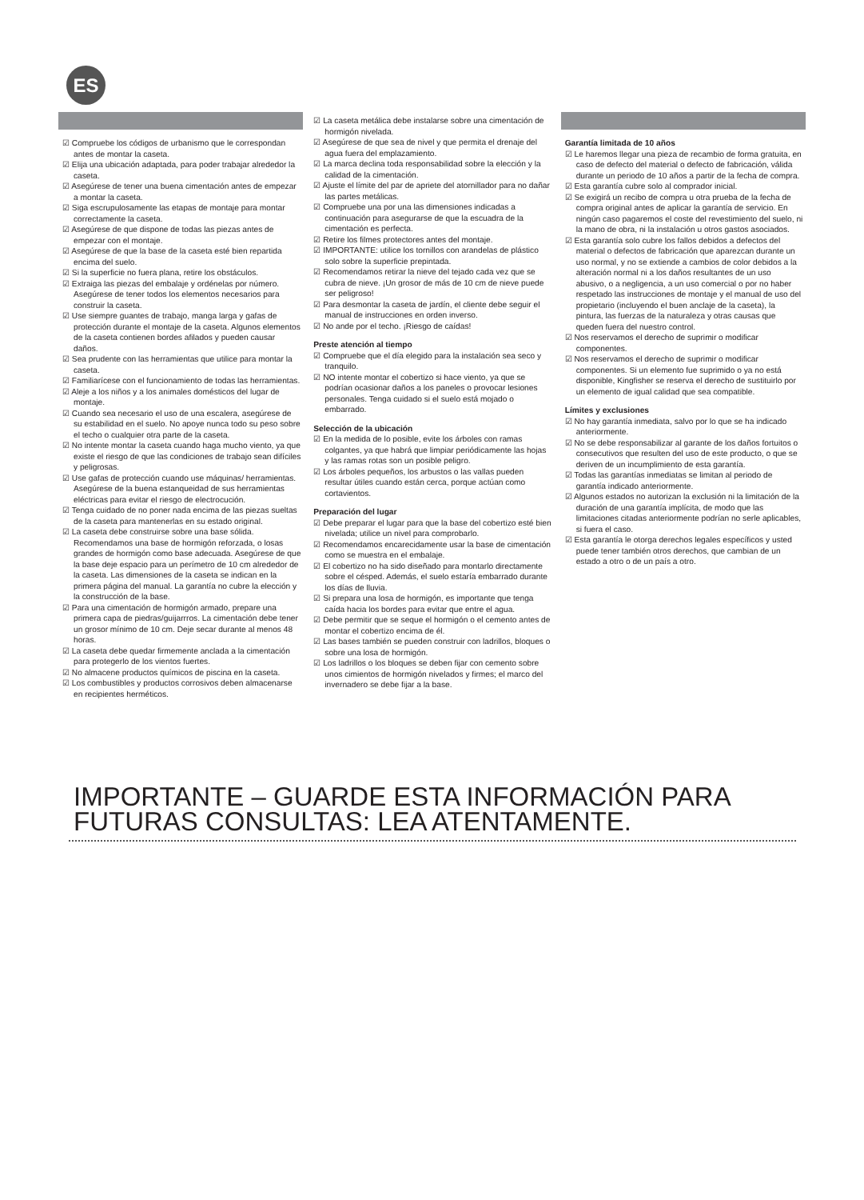ES
☑ Compruebe los códigos de urbanismo que le correspondan antes de montar la caseta.
☑ Elija una ubicación adaptada, para poder trabajar alrededor la caseta.
☑ Asegúrese de tener una buena cimentación antes de empezar a montar la caseta.
☑ Siga escrupulosamente las etapas de montaje para montar correctamente la caseta.
☑ Asegúrese de que dispone de todas las piezas antes de empezar con el montaje.
☑ Asegúrese de que la base de la caseta esté bien repartida encima del suelo.
☑ Si la superficie no fuera plana, retire los obstáculos.
☑ Extraiga las piezas del embalaje y ordénelas por número. Asegúrese de tener todos los elementos necesarios para construir la caseta.
☑ Use siempre guantes de trabajo, manga larga y gafas de protección durante el montaje de la caseta. Algunos elementos de la caseta contienen bordes afilados y pueden causar daños.
☑ Sea prudente con las herramientas que utilice para montar la caseta.
☑ Familiarícese con el funcionamiento de todas las herramientas.
☑ Aleje a los niños y a los animales domésticos del lugar de montaje.
☑ Cuando sea necesario el uso de una escalera, asegúrese de su estabilidad en el suelo. No apoye nunca todo su peso sobre el techo o cualquier otra parte de la caseta.
☑ No intente montar la caseta cuando haga mucho viento, ya que existe el riesgo de que las condiciones de trabajo sean difíciles y peligrosas.
☑ Use gafas de protección cuando use máquinas/ herramientas. Asegúrese de la buena estanqueidad de sus herramientas eléctricas para evitar el riesgo de electrocución.
☑ Tenga cuidado de no poner nada encima de las piezas sueltas de la caseta para mantenerlas en su estado original.
☑ La caseta debe construirse sobre una base sólida. Recomendamos una base de hormigón reforzada, o losas grandes de hormigón como base adecuada. Asegúrese de que la base deje espacio para un perímetro de 10 cm alrededor de la caseta. Las dimensiones de la caseta se indican en la primera página del manual. La garantía no cubre la elección y la construcción de la base.
☑ Para una cimentación de hormigón armado, prepare una primera capa de piedras/guijarrros. La cimentación debe tener un grosor mínimo de 10 cm. Deje secar durante al menos 48 horas.
☑ La caseta debe quedar firmemente anclada a la cimentación para protegerlo de los vientos fuertes.
☑ No almacene productos químicos de piscina en la caseta.
☑ Los combustibles y productos corrosivos deben almacenarse en recipientes herméticos.
☑ La caseta metálica debe instalarse sobre una cimentación de hormigón nivelada.
☑ Asegúrese de que sea de nivel y que permita el drenaje del agua fuera del emplazamiento.
☑ La marca declina toda responsabilidad sobre la elección y la calidad de la cimentación.
☑ Ajuste el límite del par de apriete del atornillador para no dañar las partes metálicas.
☑ Compruebe una por una las dimensiones indicadas a continuación para asegurarse de que la escuadra de la cimentación es perfecta.
☑ Retire los filmes protectores antes del montaje.
☑ IMPORTANTE: utilice los tornillos con arandelas de plástico solo sobre la superficie prepintada.
☑ Recomendamos retirar la nieve del tejado cada vez que se cubra de nieve. ¡Un grosor de más de 10 cm de nieve puede ser peligroso!
☑ Para desmontar la caseta de jardín, el cliente debe seguir el manual de instrucciones en orden inverso.
☑ No ande por el techo. ¡Riesgo de caídas!
Preste atención al tiempo
☑ Compruebe que el día elegido para la instalación sea seco y tranquilo.
☑ NO intente montar el cobertizo si hace viento, ya que se podrían ocasionar daños a los paneles o provocar lesiones personales. Tenga cuidado si el suelo está mojado o embarrado.
Selección de la ubicación
☑ En la medida de lo posible, evite los árboles con ramas colgantes, ya que habrá que limpiar periódicamente las hojas y las ramas rotas son un posible peligro.
☑ Los árboles pequeños, los arbustos o las vallas pueden resultar útiles cuando están cerca, porque actúan como cortavientos.
Preparación del lugar
☑ Debe preparar el lugar para que la base del cobertizo esté bien nivelada; utilice un nivel para comprobarlo.
☑ Recomendamos encarecidamente usar la base de cimentación como se muestra en el embalaje.
☑ El cobertizo no ha sido diseñado para montarlo directamente sobre el césped. Además, el suelo estaría embarrado durante los días de lluvia.
☑ Si prepara una losa de hormigón, es importante que tenga caída hacia los bordes para evitar que entre el agua.
☑ Debe permitir que se seque el hormigón o el cemento antes de montar el cobertizo encima de él.
☑ Las bases también se pueden construir con ladrillos, bloques o sobre una losa de hormigón.
☑ Los ladrillos o los bloques se deben fijar con cemento sobre unos cimientos de hormigón nivelados y firmes; el marco del invernadero se debe fijar a la base.
Garantía limitada de 10 años
☑ Le haremos llegar una pieza de recambio de forma gratuita, en caso de defecto del material o defecto de fabricación, válida durante un periodo de 10 años a partir de la fecha de compra.
☑ Esta garantía cubre solo al comprador inicial.
☑ Se exigirá un recibo de compra u otra prueba de la fecha de compra original antes de aplicar la garantía de servicio. En ningún caso pagaremos el coste del revestimiento del suelo, ni la mano de obra, ni la instalación u otros gastos asociados.
☑ Esta garantía solo cubre los fallos debidos a defectos del material o defectos de fabricación que aparezcan durante un uso normal, y no se extiende a cambios de color debidos a la alteración normal ni a los daños resultantes de un uso abusivo, o a negligencia, a un uso comercial o por no haber respetado las instrucciones de montaje y el manual de uso del propietario (incluyendo el buen anclaje de la caseta), la pintura, las fuerzas de la naturaleza y otras causas que queden fuera del nuestro control.
☑ Nos reservamos el derecho de suprimir o modificar componentes.
☑ Nos reservamos el derecho de suprimir o modificar componentes. Si un elemento fue suprimido o ya no está disponible, Kingfisher se reserva el derecho de sustituirlo por un elemento de igual calidad que sea compatible.
Límites y exclusiones
☑ No hay garantía inmediata, salvo por lo que se ha indicado anteriormente.
☑ No se debe responsabilizar al garante de los daños fortuitos o consecutivos que resulten del uso de este producto, o que se deriven de un incumplimiento de esta garantía.
☑ Todas las garantías inmediatas se limitan al periodo de garantía indicado anteriormente.
☑ Algunos estados no autorizan la exclusión ni la limitación de la duración de una garantía implícita, de modo que las limitaciones citadas anteriormente podrían no serle aplicables, si fuera el caso.
☑ Esta garantía le otorga derechos legales específicos y usted puede tener también otros derechos, que cambian de un estado a otro o de un país a otro.
IMPORTANTE – GUARDE ESTA INFORMACIÓN PARA
FUTURAS CONSULTAS: LEA ATENTAMENTE.